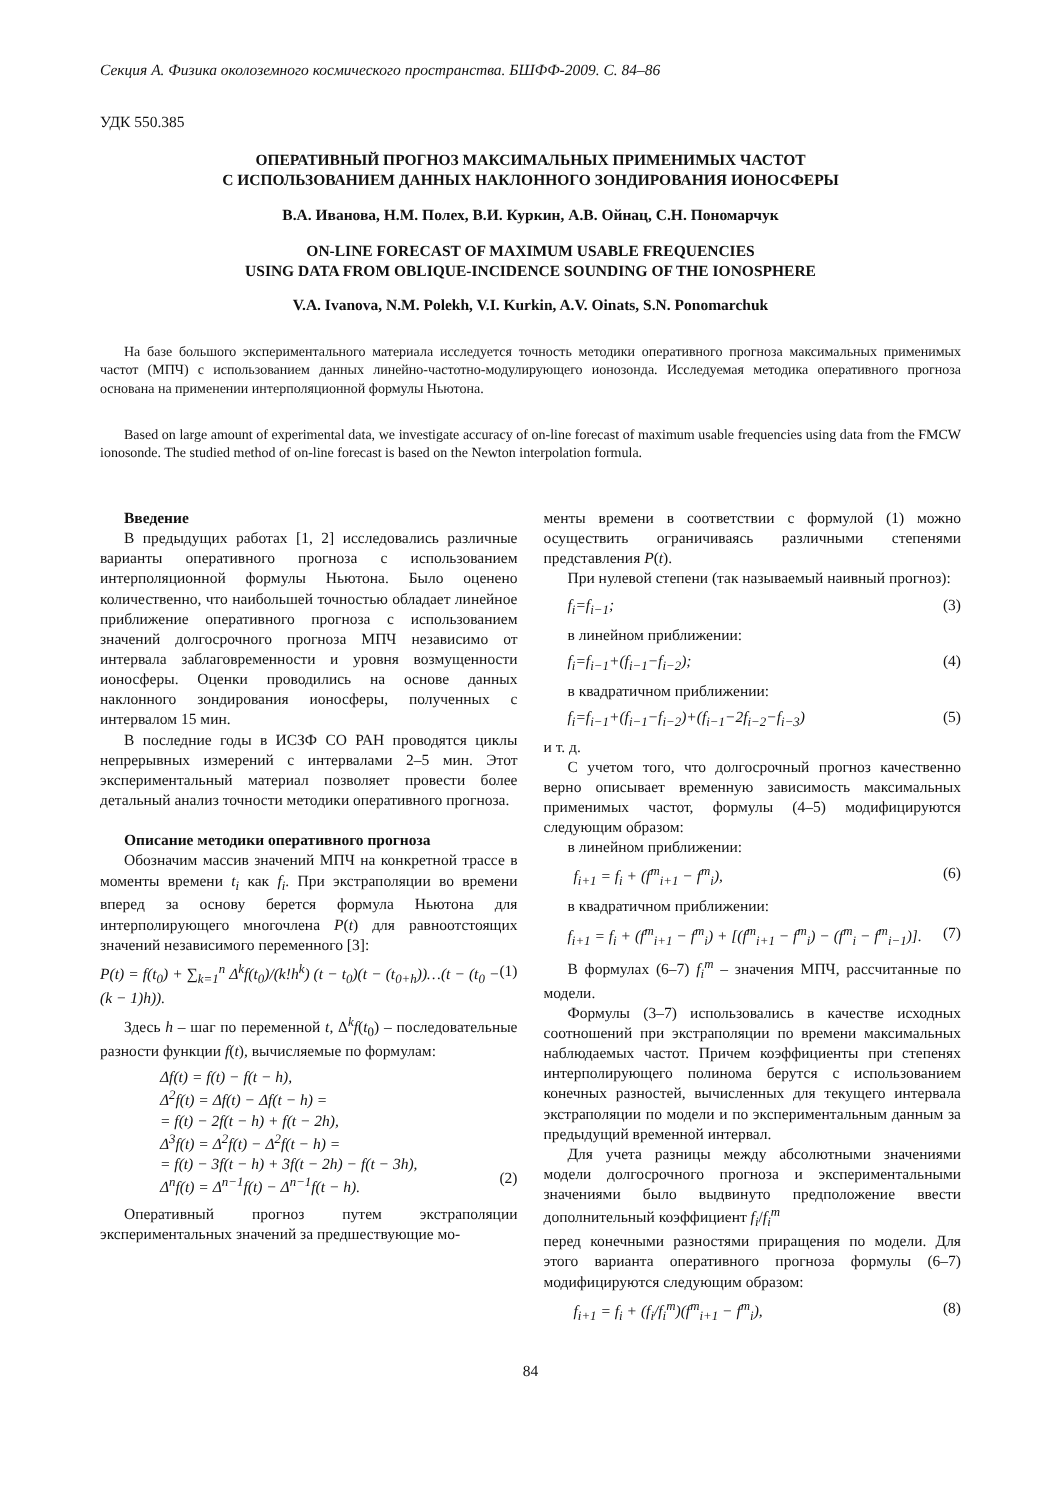Секция А. Физика околоземного космического пространства. БШФФ-2009. С. 84–86
УДК 550.385
ОПЕРАТИВНЫЙ ПРОГНОЗ МАКСИМАЛЬНЫХ ПРИМЕНИМЫХ ЧАСТОТ
С ИСПОЛЬЗОВАНИЕМ ДАННЫХ НАКЛОННОГО ЗОНДИРОВАНИЯ ИОНОСФЕРЫ
В.А. Иванова, Н.М. Полех, В.И. Куркин, А.В. Ойнац, С.Н. Пономарчук
ON-LINE FORECAST OF MAXIMUM USABLE FREQUENCIES
USING DATA FROM OBLIQUE-INCIDENCE SOUNDING OF THE IONOSPHERE
V.A. Ivanova, N.M. Polekh, V.I. Kurkin, A.V. Oinats, S.N. Ponomarchuk
На базе большого экспериментального материала исследуется точность методики оперативного прогноза максимальных применимых частот (МПЧ) с использованием данных линейно-частотно-модулирующего ионозонда. Исследуемая методика оперативного прогноза основана на применении интерполяционной формулы Ньютона.
Based on large amount of experimental data, we investigate accuracy of on-line forecast of maximum usable frequencies using data from the FMCW ionosonde. The studied method of on-line forecast is based on the Newton interpolation formula.
Введение
В предыдущих работах [1, 2] исследовались различные варианты оперативного прогноза с использованием интерполяционной формулы Ньютона. Было оценено количественно, что наибольшей точностью обладает линейное приближение оперативного прогноза с использованием значений долгосрочного прогноза МПЧ независимо от интервала заблаговременности и уровня возмущенности ионосферы. Оценки проводились на основе данных наклонного зондирования ионосферы, полученных с интервалом 15 мин.
В последние годы в ИСЗФ СО РАН проводятся циклы непрерывных измерений с интервалами 2–5 мин. Этот экспериментальный материал позволяет провести более детальный анализ точности методики оперативного прогноза.
Описание методики оперативного прогноза
Обозначим массив значений МПЧ на конкретной трассе в моменты времени t<sub>i</sub> как f<sub>i</sub>. При экстраполяции во времени вперед за основу берется формула Ньютона для интерполирующего многочлена P(t) для равноотстоящих значений независимого переменного [3]:
P(t) = f(t<sub>0</sub>) + ∑<sub>k=1</sub><sup>n</sup> Δ<sup>k</sup>f(t<sub>0</sub>)/(k!h<sup>k</sup>) (t − t<sub>0</sub>)(t − (t<sub>0+h</sub>))…(t − (t<sub>0</sub> − (k − 1)h)). (1)
Здесь h – шаг по переменной t, Δ<sup>k</sup>f(t<sub>0</sub>) – последовательные разности функции f(t), вычисляемые по формулам:
Δf(t) = f(t) − f(t − h),
Δ<sup>2</sup>f(t) = Δf(t) − Δf(t − h) =
= f(t) − 2f(t − h) + f(t − 2h),
Δ<sup>3</sup>f(t) = Δ<sup>2</sup>f(t) − Δ<sup>2</sup>f(t − h) =
= f(t) − 3f(t − h) + 3f(t − 2h) − f(t − 3h),
Δ<sup>n</sup>f(t) = Δ<sup>n−1</sup>f(t) − Δ<sup>n−1</sup>f(t − h).
(2)
Оперативный прогноз путем экстраполяции экспериментальных значений за предшествующие мо-
менты времени в соответствии с формулой (1) можно осуществить ограничиваясь различными степенями представления P(t).
При нулевой степени (так называемый наивный прогноз):
f<sub>i</sub>=f<sub>i−1</sub>; (3)
в линейном приближении:
f<sub>i</sub>=f<sub>i−1</sub>+(f<sub>i−1</sub>−f<sub>i−2</sub>); (4)
в квадратичном приближении:
f<sub>i</sub>=f<sub>i−1</sub>+(f<sub>i−1</sub>−f<sub>i−2</sub>)+(f<sub>i−1</sub>−2f<sub>i−2</sub>−f<sub>i−3</sub>) (5)
и т. д.
С учетом того, что долгосрочный прогноз качественно верно описывает временную зависимость максимальных применимых частот, формулы (4–5) модифицируются следующим образом:
в линейном приближении:
f<sub>i+1</sub> = f<sub>i</sub> + (f<sup>m</sup><sub>i+1</sub> − f<sup>m</sup><sub>i</sub>), (6)
в квадратичном приближении:
f<sub>i+1</sub> = f<sub>i</sub> + (f<sup>m</sup><sub>i+1</sub> − f<sup>m</sup><sub>i</sub>) + [(f<sup>m</sup><sub>i+1</sub> − f<sup>m</sup><sub>i</sub>) − (f<sup>m</sup><sub>i</sub> − f<sup>m</sup><sub>i−1</sub>)]. (7)
В формулах (6–7) f<sub>i</sub><sup>m</sup> – значения МПЧ, рассчитанные по модели.
Формулы (3–7) использовались в качестве исходных соотношений при экстраполяции по времени максимальных наблюдаемых частот. Причем коэффициенты при степенях интерполирующего полинома берутся с использованием конечных разностей, вычисленных для текущего интервала экстраполяции по модели и по экспериментальным данным за предыдущий временной интервал.
Для учета разницы между абсолютными значениями модели долгосрочного прогноза и экспериментальными значениями было выдвинуто предположение ввести дополнительный коэффициент f<sub>i</sub>/f<sub>i</sub><sup>m</sup>
перед конечными разностями приращения по модели. Для этого варианта оперативного прогноза формулы (6–7) модифицируются следующим образом:
f<sub>i+1</sub> = f<sub>i</sub> + (f<sub>i</sub>/f<sub>i</sub><sup>m</sup>)(f<sup>m</sup><sub>i+1</sub> − f<sup>m</sup><sub>i</sub>), (8)
84